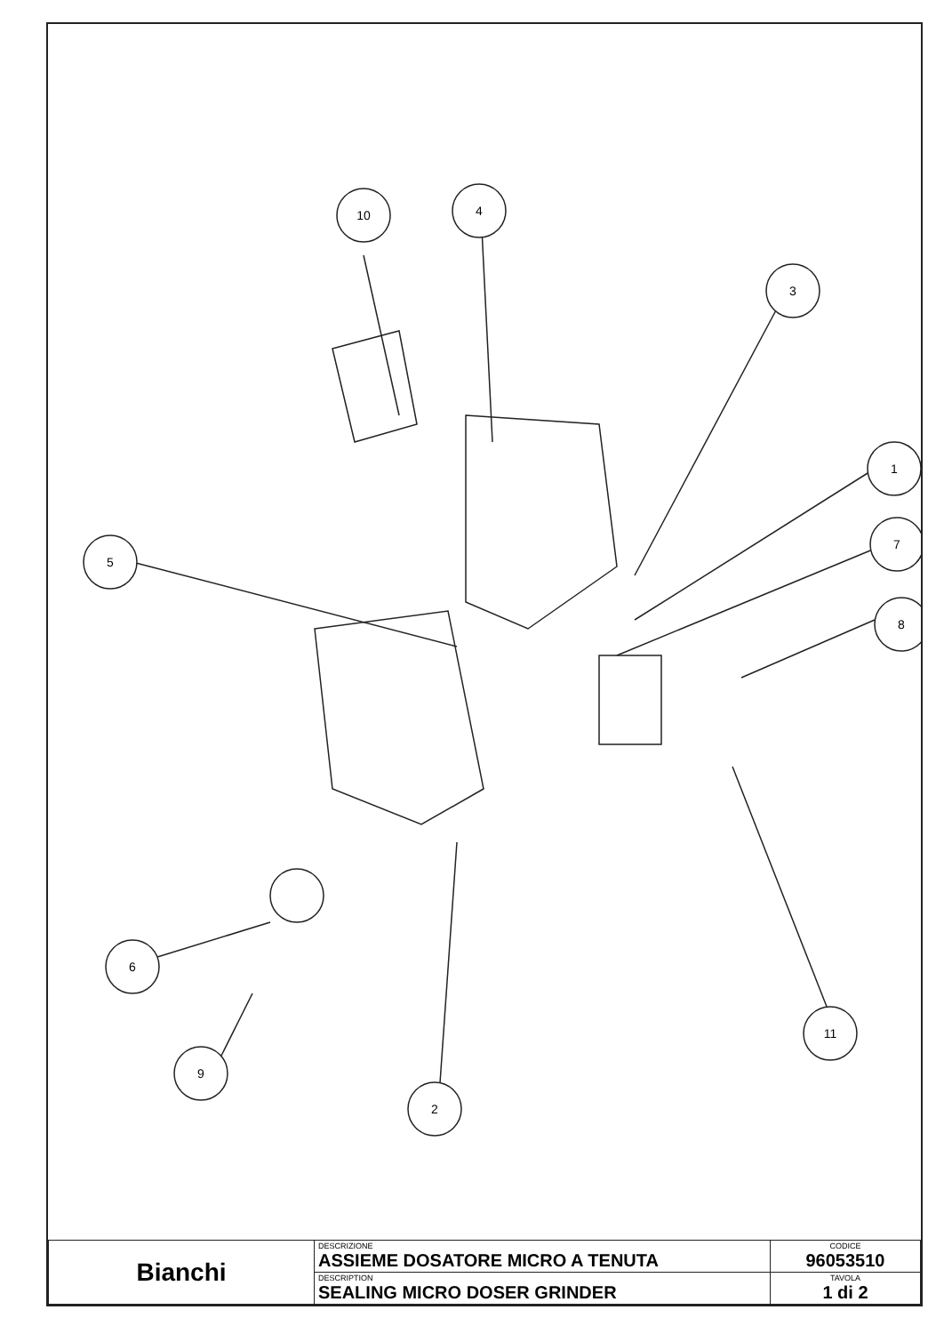10
4
3
1
7
8
5
6
9
2
11
| Bianchi | DESCRIZIONE ASSIEME DOSATORE MICRO A TENUTA | CODICE 96053510 |
| | DESCRIPTION SEALING MICRO DOSER GRINDER | TAVOLA 1 di 2 |